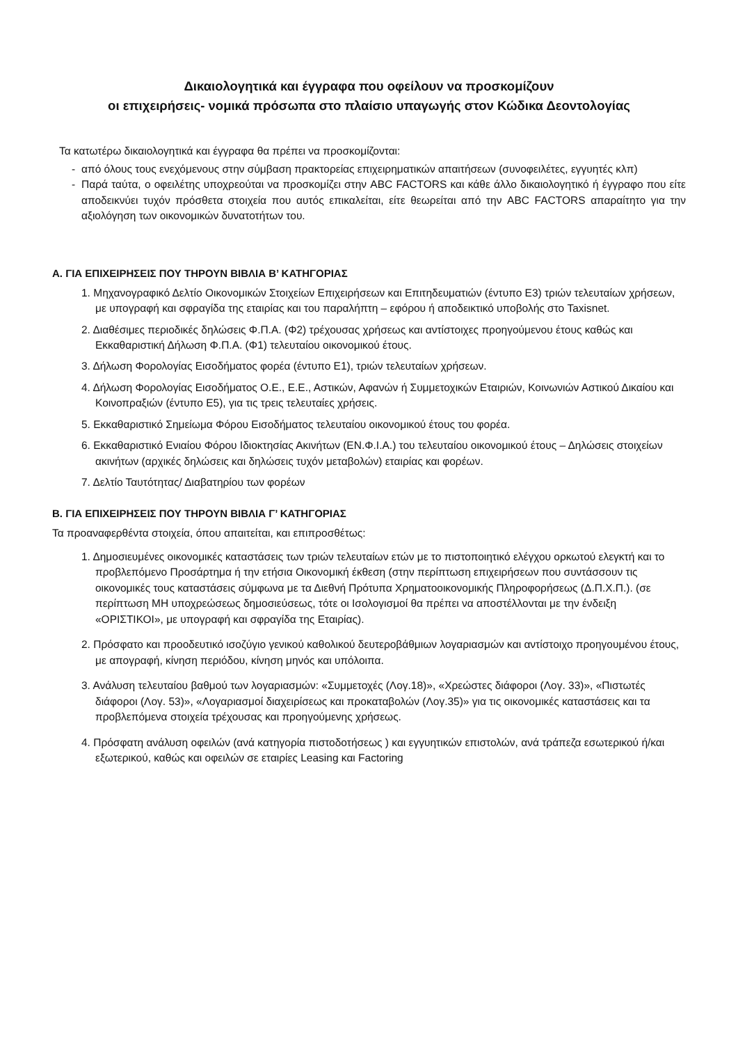Δικαιολογητικά και έγγραφα που οφείλουν να προσκομίζουν
οι επιχειρήσεις- νομικά πρόσωπα στο πλαίσιο υπαγωγής στον Κώδικα Δεοντολογίας
Τα κατωτέρω δικαιολογητικά και έγγραφα θα πρέπει να προσκομίζονται:
- από όλους τους ενεχόμενους στην σύμβαση πρακτορείας επιχειρηματικών απαιτήσεων (συνοφειλέτες, εγγυητές κλπ)
- Παρά ταύτα, ο οφειλέτης υποχρεούται να προσκομίζει στην ABC FACTORS και κάθε άλλο δικαιολογητικό ή έγγραφο που είτε αποδεικνύει τυχόν πρόσθετα στοιχεία που αυτός επικαλείται, είτε θεωρείται από την ABC FACTORS απαραίτητο για την αξιολόγηση των οικονομικών δυνατοτήτων του.
A. ΓΙΑ ΕΠΙΧΕΙΡΗΣΕΙΣ ΠΟΥ ΤΗΡΟΥΝ ΒΙΒΛΙΑ Β’ ΚΑΤΗΓΟΡΙΑΣ
1. Μηχανογραφικό Δελτίο Οικονομικών Στοιχείων Επιχειρήσεων και Επιτηδευματιών (έντυπο Ε3) τριών τελευταίων χρήσεων, με υπογραφή και σφραγίδα της εταιρίας και του παραλήπτη – εφόρου ή αποδεικτικό υποβολής στο Taxisnet.
2. Διαθέσιμες περιοδικές δηλώσεις Φ.Π.Α. (Φ2) τρέχουσας χρήσεως και αντίστοιχες προηγούμενου έτους καθώς και Εκκαθαριστική Δήλωση Φ.Π.Α. (Φ1) τελευταίου οικονομικού έτους.
3. Δήλωση Φορολογίας Εισοδήματος φορέα (έντυπο Ε1), τριών τελευταίων χρήσεων.
4. Δήλωση Φορολογίας Εισοδήματος Ο.Ε., Ε.Ε., Αστικών, Αφανών ή Συμμετοχικών Εταιριών, Κοινωνιών Αστικού Δικαίου και Κοινοπραξιών (έντυπο Ε5), για τις τρεις τελευταίες χρήσεις.
5. Εκκαθαριστικό Σημείωμα Φόρου Εισοδήματος τελευταίου οικονομικού έτους του φορέα.
6. Εκκαθαριστικό Ενιαίου Φόρου Ιδιοκτησίας Ακινήτων (ΕΝ.Φ.Ι.Α.) του τελευταίου οικονομικού έτους – Δηλώσεις στοιχείων ακινήτων (αρχικές δηλώσεις και δηλώσεις τυχόν μεταβολών) εταιρίας και φορέων.
7. Δελτίο Ταυτότητας/ Διαβατηρίου των φορέων
B. ΓΙΑ ΕΠΙΧΕΙΡΗΣΕΙΣ ΠΟΥ ΤΗΡΟΥΝ ΒΙΒΛΙΑ Γ’ ΚΑΤΗΓΟΡΙΑΣ
Τα προαναφερθέντα στοιχεία, όπου απαιτείται, και επιπροσθέτως:
1. Δημοσιευμένες οικονομικές καταστάσεις των τριών τελευταίων ετών με το πιστοποιητικό ελέγχου ορκωτού ελεγκτή και το προβλεπόμενο Προσάρτημα ή την ετήσια Οικονομική έκθεση (στην περίπτωση επιχειρήσεων που συντάσσουν τις οικονομικές τους καταστάσεις σύμφωνα με τα Διεθνή Πρότυπα Χρηματοοικονομικής Πληροφορήσεως (Δ.Π.Χ.Π.). (σε περίπτωση ΜΗ υποχρεώσεως δημοσιεύσεως, τότε οι Ισολογισμοί θα πρέπει να αποστέλλονται με την ένδειξη «ΟΡΙΣΤΙΚΟΙ», με υπογραφή και σφραγίδα της Εταιρίας).
2. Πρόσφατο και προοδευτικό ισοζύγιο γενικού καθολικού δευτεροβάθμιων λογαριασμών και αντίστοιχο προηγουμένου έτους, με απογραφή, κίνηση περιόδου, κίνηση μηνός και υπόλοιπα.
3. Ανάλυση τελευταίου βαθμού των λογαριασμών: «Συμμετοχές (Λογ.18)», «Χρεώστες διάφοροι (Λογ. 33)», «Πιστωτές διάφοροι (Λογ. 53)», «Λογαριασμοί διαχειρίσεως και προκαταβολών (Λογ.35)» για τις οικονομικές καταστάσεις και τα προβλεπόμενα στοιχεία τρέχουσας και προηγούμενης χρήσεως.
4. Πρόσφατη ανάλυση οφειλών (ανά κατηγορία πιστοδοτήσεως ) και εγγυητικών επιστολών, ανά τράπεζα εσωτερικού ή/και εξωτερικού, καθώς και οφειλών σε εταιρίες Leasing και Factoring